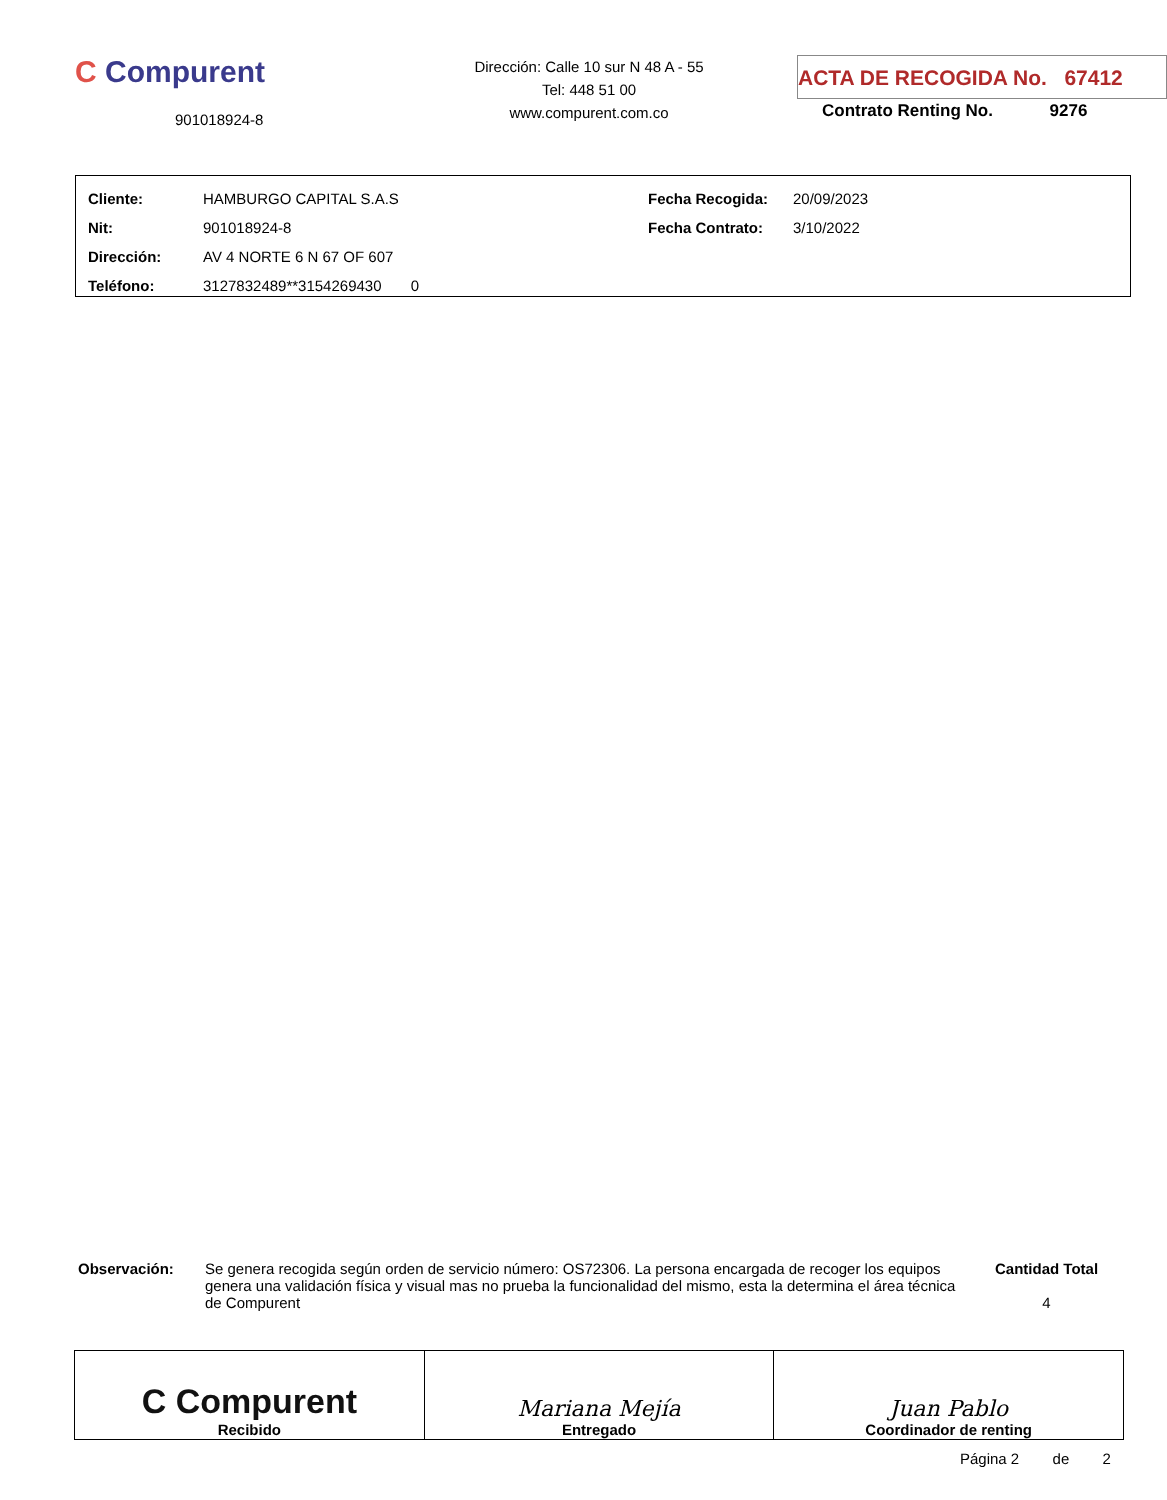C Compurent
901018924-8
Dirección: Calle 10 sur N 48 A - 55
Tel: 448 51 00
www.compurent.com.co
ACTA DE RECOGIDA No. 67412
Contrato Renting No. 9276
| Cliente: | HAMBURGO CAPITAL S.A.S | Fecha Recogida: | 20/09/2023 |
| Nit: | 901018924-8 | Fecha Contrato: | 3/10/2022 |
| Dirección: | AV 4 NORTE 6 N 67 OF 607 | | |
| Teléfono: | 3127832489**3154269430 0 | | |
Observación: Se genera recogida según orden de servicio número: OS72306. La persona encargada de recoger los equipos genera una validación física y visual mas no prueba la funcionalidad del mismo, esta la determina el área técnica de Compurent
Cantidad Total
4
| C Compurent Recibido | Mariana Mejía Entregado | Juan Pablo Coordinador de renting |
Página 2 de 2